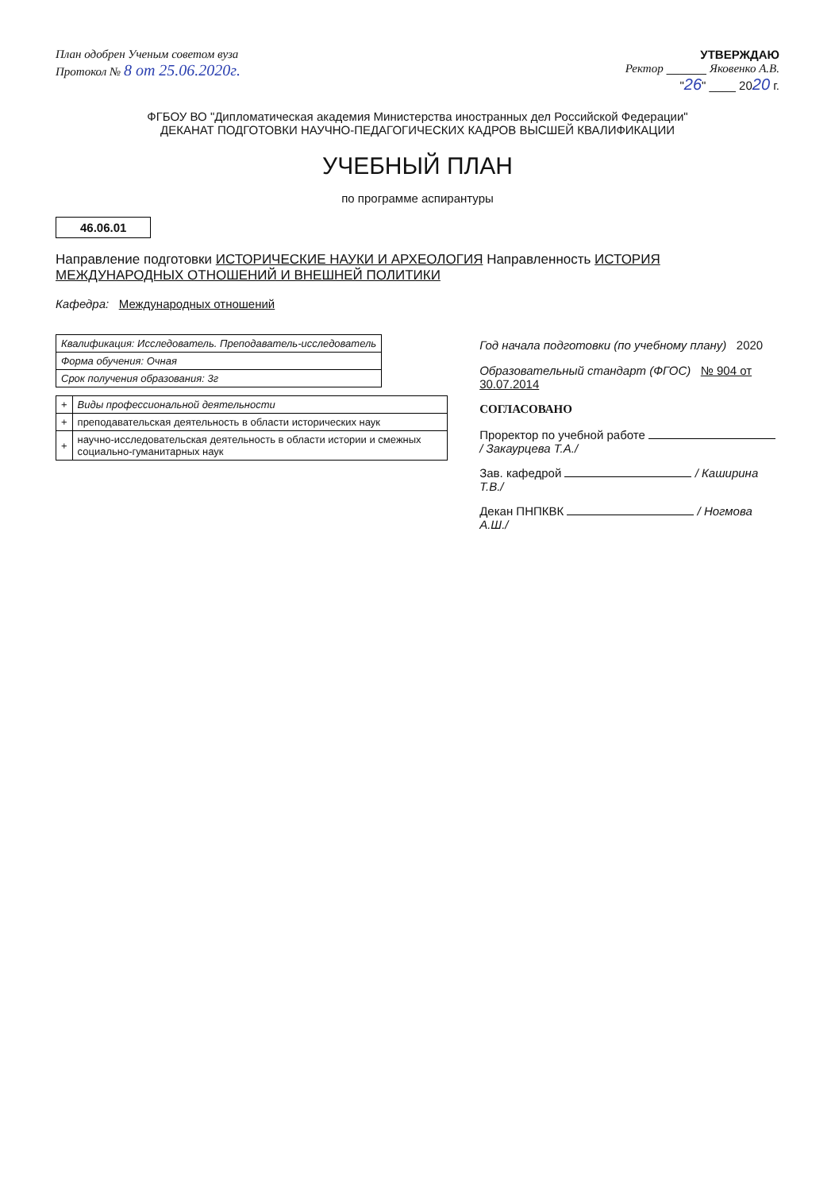План одобрен Ученым советом вуза
Протокол № 8 от 25.06.2020г.
УТВЕРЖДАЮ
Ректор ______ Яковенко А.В.
"26" ____ 2020 г.
ФГБОУ ВО "Дипломатическая академия Министерства иностранных дел Российской Федерации"
ДЕКАНАТ ПОДГОТОВКИ НАУЧНО-ПЕДАГОГИЧЕСКИХ КАДРОВ ВЫСШЕЙ КВАЛИФИКАЦИИ
УЧЕБНЫЙ ПЛАН
по программе аспирантуры
46.06.01
Направление подготовки ИСТОРИЧЕСКИЕ НАУКИ И АРХЕОЛОГИЯ Направленность ИСТОРИЯ МЕЖДУНАРОДНЫХ ОТНОШЕНИЙ И ВНЕШНЕЙ ПОЛИТИКИ
Кафедра: Международных отношений
| Квалификация: Исследователь. Преподаватель-исследователь |
| Форма обучения: Очная |
| Срок получения образования: 3г |
| + | Виды профессиональной деятельности |
| + | преподавательская деятельность в области исторических наук |
| + | научно-исследовательская деятельность в области истории и смежных социально-гуманитарных наук |
Год начала подготовки (по учебному плану) 2020
Образовательный стандарт (ФГОС) № 904 от 30.07.2014
СОГЛАСОВАНО
Проректор по учебной работе / Закаурцева Т.А./
Зав. кафедрой / Каширина Т.В./
Декан ПНПКВК / Ногмова А.Ш./